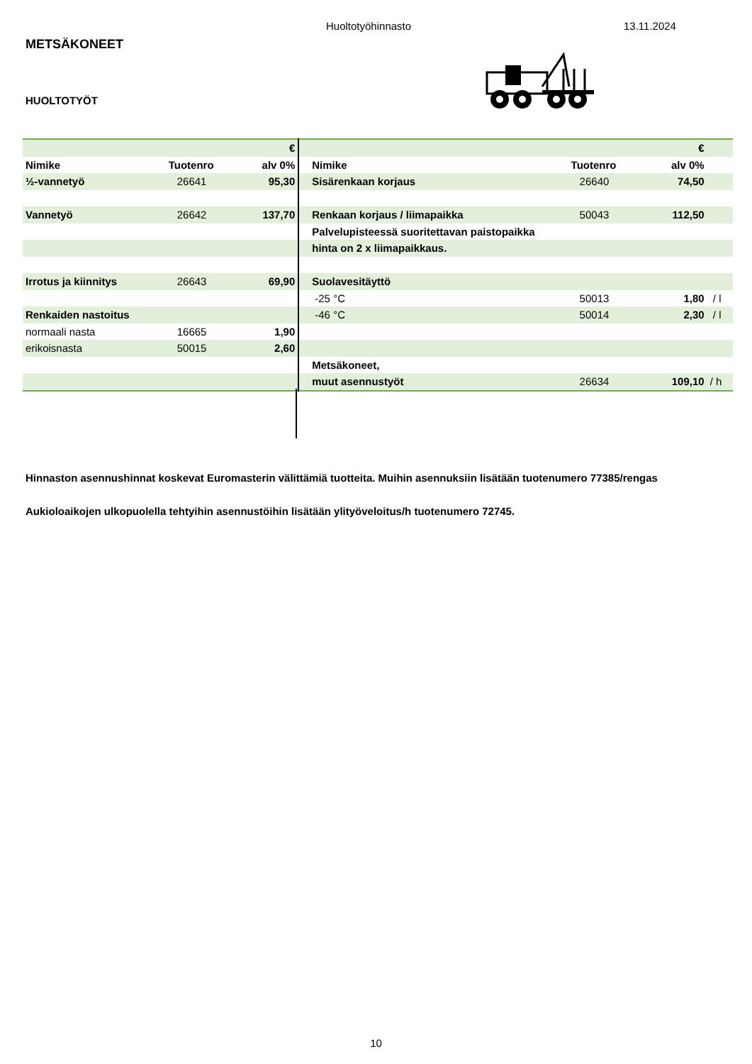Huoltotyöhinnasto 13.11.2024
METSÄKONEET
HUOLTOTYÖT
| | | € | | | € | |
| Nimike | Tuotenro | alv 0% | Nimike | Tuotenro | alv 0% | |
| ½-vannetyö | 26641 | 95,30 | Sisärenkaan korjaus | 26640 | 74,50 | |
| Vannetyö | 26642 | 137,70 | Renkaan korjaus / liimapaikka | 50043 | 112,50 | |
| | | | Palvelupisteessä suoritettavan paistopaikka | | | |
| | | | hinta on 2 x liimapaikkaus. | | | |
| Irrotus ja kiinnitys | 26643 | 69,90 | Suolavesitäyttö | | | |
| | | | -25 °C | 50013 | 1,80 | / l |
| Renkaiden nastoitus | | | -46 °C | 50014 | 2,30 | / l |
| normaali nasta | 16665 | 1,90 | | | | |
| erikoisnasta | 50015 | 2,60 | | | | |
| | | | Metsäkoneet, | | | |
| | | | muut asennustyöt | 26634 | 109,10 | / h |
Hinnaston asennushinnat koskevat Euromasterin välittämiä tuotteita. Muihin asennuksiin lisätään tuotenumero 77385/rengas
Aukioloaikojen ulkopuolella tehtyihin asennustöihin lisätään ylityöveloitus/h tuotenumero 72745.
10